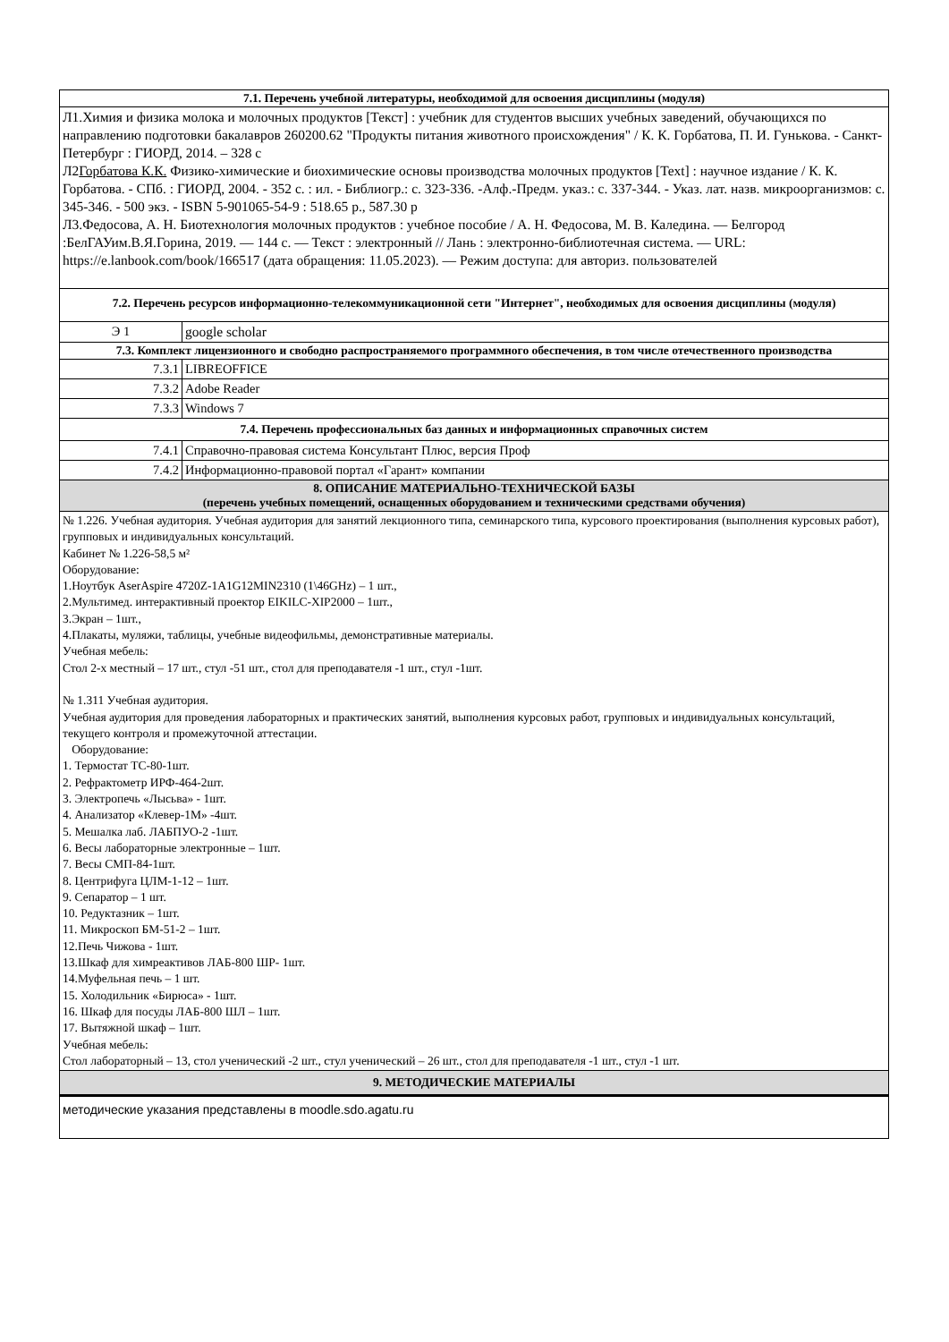| 7.1. Перечень учебной литературы, необходимой для освоения дисциплины (модуля) | |
| Л1.Химия и физика молока и молочных продуктов [Текст] : учебник для студентов высших учебных заведений, обучающихся по направлению подготовки бакалавров 260200.62 "Продукты питания животного происхождения" / К. К. Горбатова, П. И. Гунькова. - Санкт-Петербург : ГИОРД, 2014. – 328 с Л2 Горбатова К.К. Физико-химические и биохимические основы производства молочных продуктов [Text] : научное издание / К. К. Горбатова. - СПб. : ГИОРД, 2004. - 352 с. : ил. - Библиогр.: с. 323-336. -Алф.-Предм. указ.: с. 337-344. - Указ. лат. назв. микроорганизмов: с. 345-346. - 500 экз. - ISBN 5-901065-54-9 : 518.65 р., 587.30 р Л3.Федосова, А. Н. Биотехнология молочных продуктов : учебное пособие / А. Н. Федосова, М. В. Каледина. — Белгород :БелГАУим.В.Я.Горина, 2019. — 144 с. — Текст : электронный // Лань : электронно-библиотечная система. — URL: https://e.lanbook.com/book/166517 (дата обращения: 11.05.2023). — Режим доступа: для авториз. пользователей | |
| 7.2. Перечень ресурсов информационно-телекоммуникационной сети "Интернет", необходимых для освоения дисциплины (модуля) | |
| Э 1 | google scholar |
| 7.3. Комплект лицензионного и свободно распространяемого программного обеспечения, в том числе отечественного производства | |
| 7.3.1 | LIBREOFFICE |
| 7.3.2 | Adobe Reader |
| 7.3.3 | Windows 7 |
| 7.4. Перечень профессиональных баз данных и информационных справочных систем | |
| 7.4.1 | Справочно-правовая система Консультант Плюс, версия Проф |
| 7.4.2 | Информационно-правовой портал «Гарант» компании |
| 8. ОПИСАНИЕ МАТЕРИАЛЬНО-ТЕХНИЧЕСКОЙ БАЗЫ (перечень учебных помещений, оснащенных оборудованием и техническими средствами обучения) | |
| № 1.226. Учебная аудитория. Учебная аудитория для занятий лекционного типа, семинарского типа, курсового проектирования (выполнения курсовых работ), групповых и индивидуальных консультаций. Кабинет № 1.226-58,5 м² Оборудование: 1.Ноутбук AserAspire 4720Z-1A1G12MIN2310 (1\46GHz) – 1 шт., 2.Мультимед. интерактивный проектор EIKILC-XIP2000 – 1шт., 3.Экран – 1шт., 4.Плакаты, муляжи, таблицы, учебные видеофильмы, демонстративные материалы. Учебная мебель: Стол 2-х местный – 17 шт., стул -51 шт., стол для преподавателя -1 шт., стул -1шт. № 1.311 Учебная аудитория. Учебная аудитория для проведения лабораторных и практических занятий, выполнения курсовых работ, групповых и индивидуальных консультаций, текущего контроля и промежуточной аттестации. Оборудование: 1. Термостат ТС-80-1шт. 2. Рефрактометр ИРФ-464-2шт. 3. Электропечь «Лысьва» - 1шт. 4. Анализатор «Клевер-1М» -4шт. 5. Мешалка лаб. ЛАБПУО-2 -1шт. 6. Весы лабораторные электронные – 1шт. 7. Весы СМП-84-1шт. 8. Центрифуга ЦЛМ-1-12 – 1шт. 9. Сепаратор – 1 шт. 10. Редуктазник – 1шт. 11. Микроскоп БМ-51-2 – 1шт. 12.Печь Чижова - 1шт. 13.Шкаф для химреактивов ЛАБ-800 ШР- 1шт. 14.Муфельная печь – 1 шт. 15. Холодильник «Бирюса» - 1шт. 16. Шкаф для посуды ЛАБ-800 ШЛ – 1шт. 17. Вытяжной шкаф – 1шт. Учебная мебель: Стол лабораторный – 13, стол ученический -2 шт., стул ученический – 26 шт., стол для преподавателя -1 шт., стул -1 шт. | |
| 9. МЕТОДИЧЕСКИЕ МАТЕРИАЛЫ | |
| методические указания представлены в moodle.sdo.agatu.ru | |